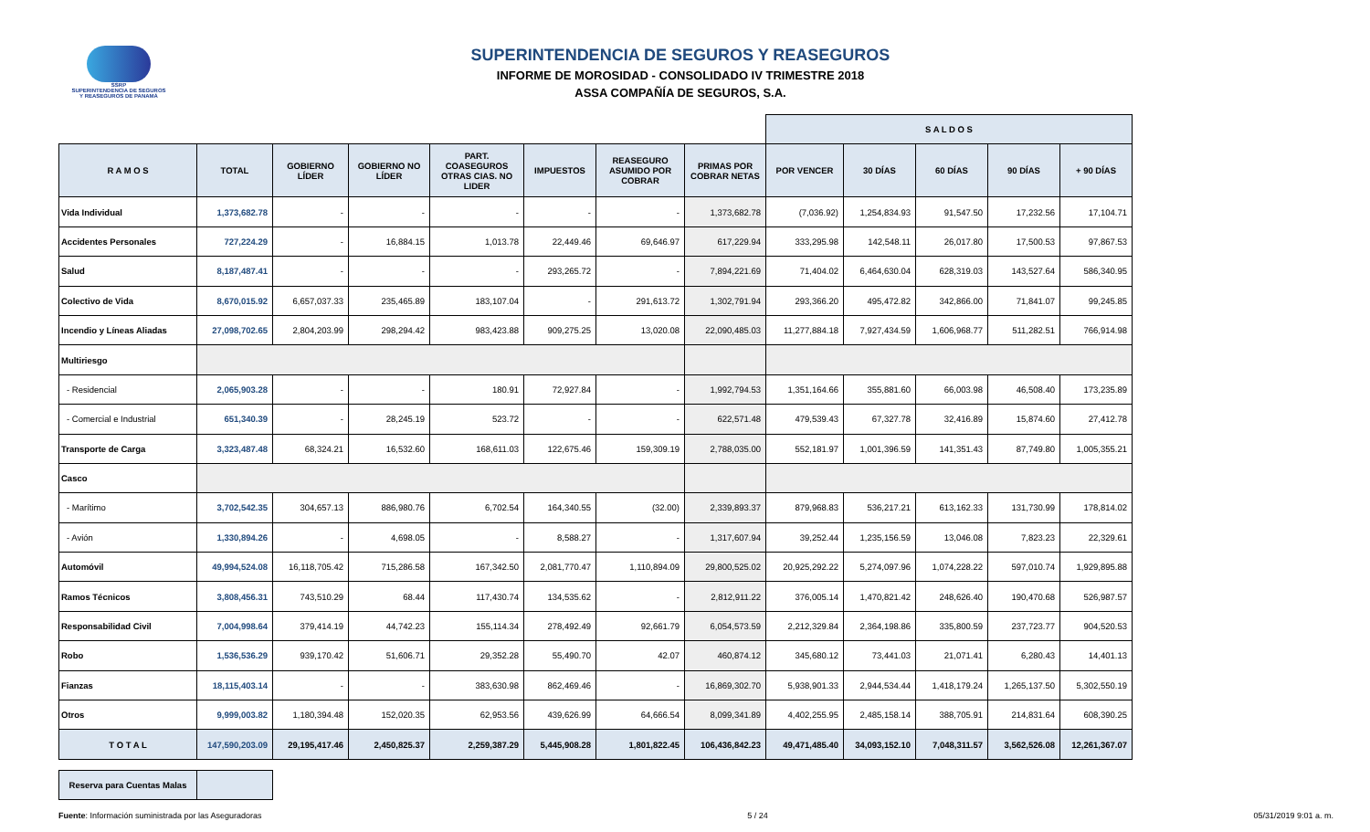SSRP
SUPERINTENDENCIA DE SEGUROS
Y REASEGUROS DE PANAMÁ
SUPERINTENDENCIA DE SEGUROS Y REASEGUROS
INFORME DE MOROSIDAD - CONSOLIDADO IV TRIMESTRE 2018
ASSA COMPAÑÍA DE SEGUROS, S.A.
| | | | | | | | | S A L D O S | | | | |
| --- | --- | --- | --- | --- | --- | --- | --- | --- | --- | --- | --- | --- |
| R A M O S | TOTAL | GOBIERNO LÍDER | GOBIERNO NO LÍDER | PART. COASEGUROS OTRAS CIAS. NO LIDER | IMPUESTOS | REASEGURO ASUMIDO POR COBRAR | PRIMAS POR COBRAR NETAS | POR VENCER | 30 DÍAS | 60 DÍAS | 90 DÍAS | + 90 DÍAS |
| Vida Individual | 1,373,682.78 | - | - | - | - | - | 1,373,682.78 | (7,036.92) | 1,254,834.93 | 91,547.50 | 17,232.56 | 17,104.71 |
| Accidentes Personales | 727,224.29 | - | 16,884.15 | 1,013.78 | 22,449.46 | 69,646.97 | 617,229.94 | 333,295.98 | 142,548.11 | 26,017.80 | 17,500.53 | 97,867.53 |
| Salud | 8,187,487.41 | - | - | - | 293,265.72 | - | 7,894,221.69 | 71,404.02 | 6,464,630.04 | 628,319.03 | 143,527.64 | 586,340.95 |
| Colectivo de Vida | 8,670,015.92 | 6,657,037.33 | 235,465.89 | 183,107.04 | - | 291,613.72 | 1,302,791.94 | 293,366.20 | 495,472.82 | 342,866.00 | 71,841.07 | 99,245.85 |
| Incendio y Líneas Aliadas | 27,098,702.65 | 2,804,203.99 | 298,294.42 | 983,423.88 | 909,275.25 | 13,020.08 | 22,090,485.03 | 11,277,884.18 | 7,927,434.59 | 1,606,968.77 | 511,282.51 | 766,914.98 |
| Multiriesgo | | | | | | | | | | | | |
| - Residencial | 2,065,903.28 | - | - | 180.91 | 72,927.84 | - | 1,992,794.53 | 1,351,164.66 | 355,881.60 | 66,003.98 | 46,508.40 | 173,235.89 |
| - Comercial e Industrial | 651,340.39 | - | 28,245.19 | 523.72 | - | - | 622,571.48 | 479,539.43 | 67,327.78 | 32,416.89 | 15,874.60 | 27,412.78 |
| Transporte de Carga | 3,323,487.48 | 68,324.21 | 16,532.60 | 168,611.03 | 122,675.46 | 159,309.19 | 2,788,035.00 | 552,181.97 | 1,001,396.59 | 141,351.43 | 87,749.80 | 1,005,355.21 |
| Casco | | | | | | | | | | | | |
| - Marítimo | 3,702,542.35 | 304,657.13 | 886,980.76 | 6,702.54 | 164,340.55 | (32.00) | 2,339,893.37 | 879,968.83 | 536,217.21 | 613,162.33 | 131,730.99 | 178,814.02 |
| - Avión | 1,330,894.26 | - | 4,698.05 | - | 8,588.27 | - | 1,317,607.94 | 39,252.44 | 1,235,156.59 | 13,046.08 | 7,823.23 | 22,329.61 |
| Automóvil | 49,994,524.08 | 16,118,705.42 | 715,286.58 | 167,342.50 | 2,081,770.47 | 1,110,894.09 | 29,800,525.02 | 20,925,292.22 | 5,274,097.96 | 1,074,228.22 | 597,010.74 | 1,929,895.88 |
| Ramos Técnicos | 3,808,456.31 | 743,510.29 | 68.44 | 117,430.74 | 134,535.62 | - | 2,812,911.22 | 376,005.14 | 1,470,821.42 | 248,626.40 | 190,470.68 | 526,987.57 |
| Responsabilidad Civil | 7,004,998.64 | 379,414.19 | 44,742.23 | 155,114.34 | 278,492.49 | 92,661.79 | 6,054,573.59 | 2,212,329.84 | 2,364,198.86 | 335,800.59 | 237,723.77 | 904,520.53 |
| Robo | 1,536,536.29 | 939,170.42 | 51,606.71 | 29,352.28 | 55,490.70 | 42.07 | 460,874.12 | 345,680.12 | 73,441.03 | 21,071.41 | 6,280.43 | 14,401.13 |
| Fianzas | 18,115,403.14 | - | - | 383,630.98 | 862,469.46 | - | 16,869,302.70 | 5,938,901.33 | 2,944,534.44 | 1,418,179.24 | 1,265,137.50 | 5,302,550.19 |
| Otros | 9,999,003.82 | 1,180,394.48 | 152,020.35 | 62,953.56 | 439,626.99 | 64,666.54 | 8,099,341.89 | 4,402,255.95 | 2,485,158.14 | 388,705.91 | 214,831.64 | 608,390.25 |
| T O T A L | 147,590,203.09 | 29,195,417.46 | 2,450,825.37 | 2,259,387.29 | 5,445,908.28 | 1,801,822.45 | 106,436,842.23 | 49,471,485.40 | 34,093,152.10 | 7,048,311.57 | 3,562,526.08 | 12,261,367.07 |
| Reserva para Cuentas Malas | |
Fuente: Información suministrada por las Aseguradoras 5 / 24 05/31/2019 9:01 a. m.